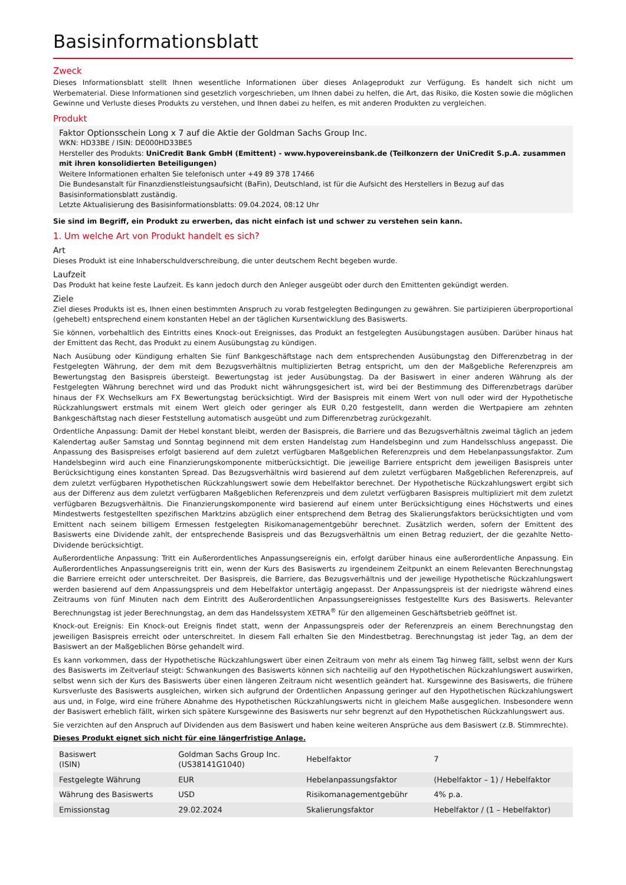Basisinformationsblatt
Zweck
Dieses Informationsblatt stellt Ihnen wesentliche Informationen über dieses Anlageprodukt zur Verfügung. Es handelt sich nicht um Werbematerial. Diese Informationen sind gesetzlich vorgeschrieben, um Ihnen dabei zu helfen, die Art, das Risiko, die Kosten sowie die möglichen Gewinne und Verluste dieses Produkts zu verstehen, und Ihnen dabei zu helfen, es mit anderen Produkten zu vergleichen.
Produkt
Faktor Optionsschein Long x 7 auf die Aktie der Goldman Sachs Group Inc.
WKN: HD33BE / ISIN: DE000HD33BE5
Hersteller des Produkts: UniCredit Bank GmbH (Emittent) - www.hypovereinsbank.de (Teilkonzern der UniCredit S.p.A. zusammen mit ihren konsolidierten Beteiligungen)
Weitere Informationen erhalten Sie telefonisch unter +49 89 378 17466
Die Bundesanstalt für Finanzdienstleistungsaufsicht (BaFin), Deutschland, ist für die Aufsicht des Herstellers in Bezug auf das Basisinformationsblatt zuständig.
Letzte Aktualisierung des Basisinformationsblatts: 09.04.2024, 08:12 Uhr
Sie sind im Begriff, ein Produkt zu erwerben, das nicht einfach ist und schwer zu verstehen sein kann.
1. Um welche Art von Produkt handelt es sich?
Art
Dieses Produkt ist eine Inhaberschuldverschreibung, die unter deutschem Recht begeben wurde.
Laufzeit
Das Produkt hat keine feste Laufzeit. Es kann jedoch durch den Anleger ausgeübt oder durch den Emittenten gekündigt werden.
Ziele
Ziel dieses Produkts ist es, Ihnen einen bestimmten Anspruch zu vorab festgelegten Bedingungen zu gewähren. Sie partizipieren überproportional (gehebelt) entsprechend einem konstanten Hebel an der täglichen Kursentwicklung des Basiswerts.
Sie können, vorbehaltlich des Eintritts eines Knock-out Ereignisses, das Produkt an festgelegten Ausübungstagen ausüben. Darüber hinaus hat der Emittent das Recht, das Produkt zu einem Ausübungstag zu kündigen.
Nach Ausübung oder Kündigung erhalten Sie fünf Bankgeschäftstage nach dem entsprechenden Ausübungstag den Differenzbetrag in der Festgelegten Währung, der dem mit dem Bezugsverhältnis multiplizierten Betrag entspricht, um den der Maßgebliche Referenzpreis am Bewertungstag den Basispreis übersteigt. Bewertungstag ist jeder Ausübungstag. Da der Basiswert in einer anderen Währung als der Festgelegten Währung berechnet wird und das Produkt nicht währungsgesichert ist, wird bei der Bestimmung des Differenzbetrags darüber hinaus der FX Wechselkurs am FX Bewertungstag berücksichtigt. Wird der Basispreis mit einem Wert von null oder wird der Hypothetische Rückzahlungswert erstmals mit einem Wert gleich oder geringer als EUR 0,20 festgestellt, dann werden die Wertpapiere am zehnten Bankgeschäftstag nach dieser Feststellung automatisch ausgeübt und zum Differenzbetrag zurückgezahlt.
Ordentliche Anpassung: Damit der Hebel konstant bleibt, werden der Basispreis, die Barriere und das Bezugsverhältnis zweimal täglich an jedem Kalendertag außer Samstag und Sonntag beginnend mit dem ersten Handelstag zum Handelsbeginn und zum Handelsschluss angepasst. Die Anpassung des Basispreises erfolgt basierend auf dem zuletzt verfügbaren Maßgeblichen Referenzpreis und dem Hebelanpassungsfaktor. Zum Handelsbeginn wird auch eine Finanzierungskomponente mitberücksichtigt. Die jeweilige Barriere entspricht dem jeweiligen Basispreis unter Berücksichtigung eines konstanten Spread. Das Bezugsverhältnis wird basierend auf dem zuletzt verfügbaren Maßgeblichen Referenzpreis, auf dem zuletzt verfügbaren Hypothetischen Rückzahlungswert sowie dem Hebelfaktor berechnet. Der Hypothetische Rückzahlungswert ergibt sich aus der Differenz aus dem zuletzt verfügbaren Maßgeblichen Referenzpreis und dem zuletzt verfügbaren Basispreis multipliziert mit dem zuletzt verfügbaren Bezugsverhältnis. Die Finanzierungskomponente wird basierend auf einem unter Berücksichtigung eines Höchstwerts und eines Mindestwerts festgestellten spezifischen Marktzins abzüglich einer entsprechend dem Betrag des Skalierungsfaktors berücksichtigten und vom Emittent nach seinem billigem Ermessen festgelegten Risikomanagementgebühr berechnet. Zusätzlich werden, sofern der Emittent des Basiswerts eine Dividende zahlt, der entsprechende Basispreis und das Bezugsverhältnis um einen Betrag reduziert, der die gezahlte Netto-Dividende berücksichtigt.
Außerordentliche Anpassung: Tritt ein Außerordentliches Anpassungsereignis ein, erfolgt darüber hinaus eine außerordentliche Anpassung. Ein Außerordentliches Anpassungsereignis tritt ein, wenn der Kurs des Basiswerts zu irgendeinem Zeitpunkt an einem Relevanten Berechnungstag die Barriere erreicht oder unterschreitet. Der Basispreis, die Barriere, das Bezugsverhältnis und der jeweilige Hypothetische Rückzahlungswert werden basierend auf dem Anpassungspreis und dem Hebelfaktor untertägig angepasst. Der Anpassungspreis ist der niedrigste während eines Zeitraums von fünf Minuten nach dem Eintritt des Außerordentlichen Anpassungsereignisses festgestellte Kurs des Basiswerts. Relevanter Berechnungstag ist jeder Berechnungstag, an dem das Handelssystem XETRA<sup>®</sup> für den allgemeinen Geschäftsbetrieb geöffnet ist.
Knock-out Ereignis: Ein Knock-out Ereignis findet statt, wenn der Anpassungspreis oder der Referenzpreis an einem Berechnungstag den jeweiligen Basispreis erreicht oder unterschreitet. In diesem Fall erhalten Sie den Mindestbetrag. Berechnungstag ist jeder Tag, an dem der Basiswert an der Maßgeblichen Börse gehandelt wird.
Es kann vorkommen, dass der Hypothetische Rückzahlungswert über einen Zeitraum von mehr als einem Tag hinweg fällt, selbst wenn der Kurs des Basiswerts im Zeitverlauf steigt: Schwankungen des Basiswerts können sich nachteilig auf den Hypothetischen Rückzahlungswert auswirken, selbst wenn sich der Kurs des Basiswerts über einen längeren Zeitraum nicht wesentlich geändert hat. Kursgewinne des Basiswerts, die frühere Kursverluste des Basiswerts ausgleichen, wirken sich aufgrund der Ordentlichen Anpassung geringer auf den Hypothetischen Rückzahlungswert aus und, in Folge, wird eine frühere Abnahme des Hypothetischen Rückzahlungswerts nicht in gleichem Maße ausgeglichen. Insbesondere wenn der Basiswert erheblich fällt, wirken sich spätere Kursgewinne des Basiswerts nur sehr begrenzt auf den Hypothetischen Rückzahlungswert aus.
Sie verzichten auf den Anspruch auf Dividenden aus dem Basiswert und haben keine weiteren Ansprüche aus dem Basiswert (z.B. Stimmrechte).
Dieses Produkt eignet sich nicht für eine längerfristige Anlage.
| Basiswert (ISIN) | Goldman Sachs Group Inc. (US38141G1040) | Hebelfaktor | 7 |
| Festgelegte Währung | EUR | Hebelanpassungsfaktor | (Hebelfaktor – 1) / Hebelfaktor |
| Währung des Basiswerts | USD | Risikomanagementgebühr | 4% p.a. |
| Emissionstag | 29.02.2024 | Skalierungsfaktor | Hebelfaktor / (1 – Hebelfaktor) |